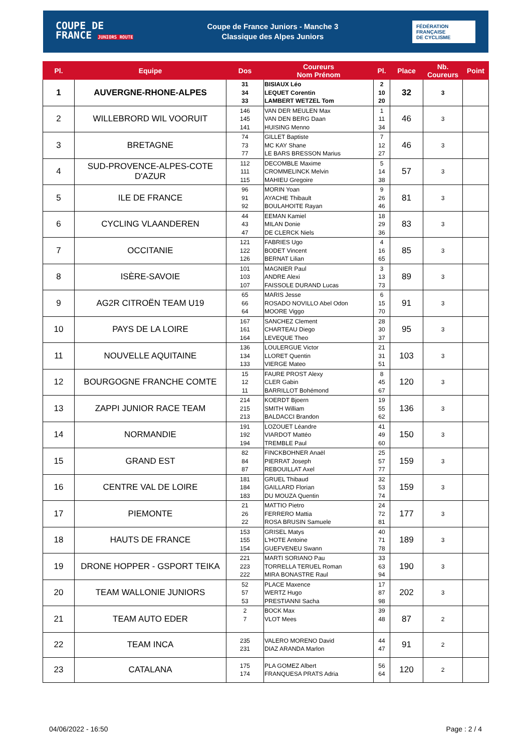COUPE DE
FRANCE JUNIORS ROUTE
Coupe de France Juniors - Manche 3
Classique des Alpes Juniors
FÉDÉRATION
FRANÇAISE
DE CYCLISME
| Pl. | Equipe | Dos | Coureurs Nom Prénom | Pl. | Place | Nb. Coureurs | Point |
| --- | --- | --- | --- | --- | --- | --- | --- |
| 1 | AUVERGNE-RHONE-ALPES | 31 34 33 | BISIAUX Léo LEQUET Corentin LAMBERT WETZEL Tom | 2 10 20 | 32 | 3 | |
| 2 | WILLEBRORD WIL VOORUIT | 146 145 141 | VAN DER MEULEN Max VAN DEN BERG Daan HUISING Menno | 1 11 34 | 46 | 3 | |
| 3 | BRETAGNE | 74 73 77 | GILLET Baptiste MC KAY Shane LE BARS BRESSON Marius | 7 12 27 | 46 | 3 | |
| 4 | SUD-PROVENCE-ALPES-COTE D'AZUR | 112 111 115 | DECOMBLE Maxime CROMMELINCK Melvin MAHIEU Gregoire | 5 14 38 | 57 | 3 | |
| 5 | ILE DE FRANCE | 96 91 92 | MORIN Yoan AYACHE Thibault BOULAHOITE Rayan | 9 26 46 | 81 | 3 | |
| 6 | CYCLING VLAANDEREN | 44 43 47 | EEMAN Kamiel MILAN Donie DE CLERCK Niels | 18 29 36 | 83 | 3 | |
| 7 | OCCITANIE | 121 122 126 | FABRIES Ugo BODET Vincent BERNAT Lilian | 4 16 65 | 85 | 3 | |
| 8 | ISÈRE-SAVOIE | 101 103 107 | MAGNIER Paul ANDRE Alexi FAISSOLE DURAND Lucas | 3 13 73 | 89 | 3 | |
| 9 | AG2R CITROËN TEAM U19 | 65 66 64 | MARIS Jesse ROSADO NOVILLO Abel Odon MOORE Viggo | 6 15 70 | 91 | 3 | |
| 10 | PAYS DE LA LOIRE | 167 161 164 | SANCHEZ Clement CHARTEAU Diego LEVEQUE Theo | 28 30 37 | 95 | 3 | |
| 11 | NOUVELLE AQUITAINE | 136 134 133 | LOULERGUE Victor LLORET Quentin VIERGE Mateo | 21 31 51 | 103 | 3 | |
| 12 | BOURGOGNE FRANCHE COMTE | 15 12 11 | FAURE PROST Alexy CLER Gabin BARRILLOT Bohémond | 8 45 67 | 120 | 3 | |
| 13 | ZAPPI JUNIOR RACE TEAM | 214 215 213 | KOERDT Bjoern SMITH William BALDACCI Brandon | 19 55 62 | 136 | 3 | |
| 14 | NORMANDIE | 191 192 194 | LOZOUET Léandre VIARDOT Mattéo TREMBLE Paul | 41 49 60 | 150 | 3 | |
| 15 | GRAND EST | 82 84 87 | FINCKBOHNER Anaël PIERRAT Joseph REBOUILLAT Axel | 25 57 77 | 159 | 3 | |
| 16 | CENTRE VAL DE LOIRE | 181 184 183 | GRUEL Thibaud GAILLARD Florian DU MOUZA Quentin | 32 53 74 | 159 | 3 | |
| 17 | PIEMONTE | 21 26 22 | MATTIO Pietro FERRERO Mattia ROSA BRUSIN Samuele | 24 72 81 | 177 | 3 | |
| 18 | HAUTS DE FRANCE | 153 155 154 | GRISEL Matys L'HOTE Antoine GUEFVENEU Swann | 40 71 78 | 189 | 3 | |
| 19 | DRONE HOPPER - GSPORT TEIKA | 221 223 222 | MARTI SORIANO Pau TORRELLA TERUEL Roman MIRA BONASTRE Raul | 33 63 94 | 190 | 3 | |
| 20 | TEAM WALLONIE JUNIORS | 52 57 53 | PLACE Maxence WERTZ Hugo PRESTIANNI Sacha | 17 87 98 | 202 | 3 | |
| 21 | TEAM AUTO EDER | 2 7 | BOCK Max VLOT Mees | 39 48 | 87 | 2 | |
| 22 | TEAM INCA | 235 231 | VALERO MORENO David DIAZ ARANDA Marlon | 44 47 | 91 | 2 | |
| 23 | CATALANA | 175 174 | PLA GOMEZ Albert FRANQUESA PRATS Adria | 56 64 | 120 | 2 | |
04/06/2022 - 16:50 Page : 2 / 4